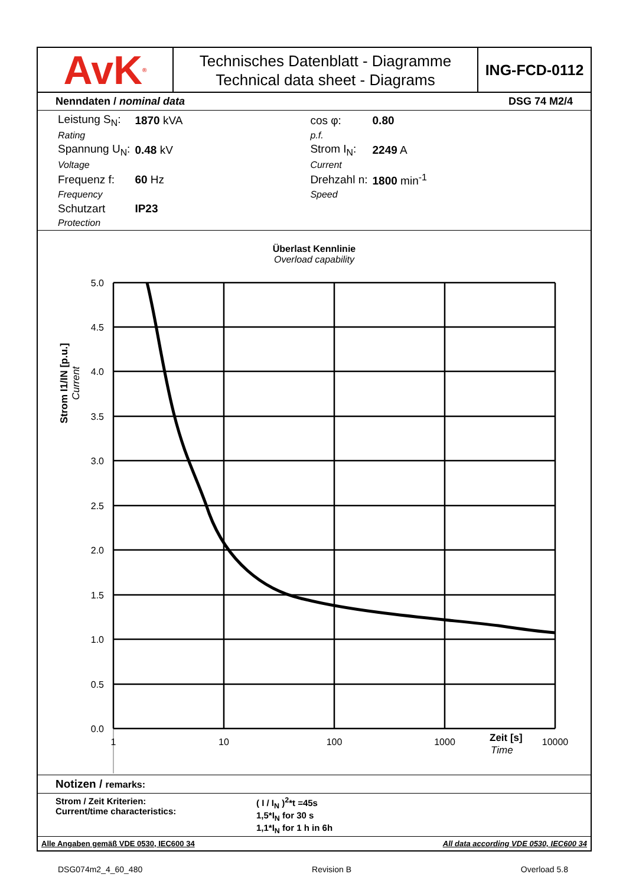AvK<sup>®</sup>
Technisches Datenblatt - Diagramme
Technical data sheet - Diagrams
ING-FCD-0112
Nenndaten / nominal data DSG 74 M2/4
| Leistung S<sub>N</sub>: | 1870 kVA | | cos φ: | 0.80 |
| Rating | | | p.f. | |
| Spannung U<sub>N</sub>: | 0.48 kV | | Strom I<sub>N</sub>: | 2249 A |
| Voltage | | | Current | |
| Frequenz f: | 60 Hz | | Drehzahl n: | 1800 min<sup>-1</sup> |
| Frequency | | | Speed | |
| Schutzart | IP23 | | | |
| Protection | | | | |
Überlast Kennlinie
Overload capability
5.0
4.5
4.0
3.5
3.0
2.5
2.0
1.5
1.0
0.5
0.0
1
10
100
1000
10000
Zeit [s]
Time
Strom I1/IN [p.u.]
Current
Notizen / remarks:
Strom / Zeit Kriterien:
Current/time characteristics:
( I / I<sub>N</sub> )<sup>2</sup>*t =45s
1,5*I<sub>N</sub> for 30 s
1,1*I<sub>N</sub> for 1 h in 6h
Alle Angaben gemäß VDE 0530, IEC600 34 All data according VDE 0530, IEC600 34
DSG074m2_4_60_480 Revision B Overload 5.8